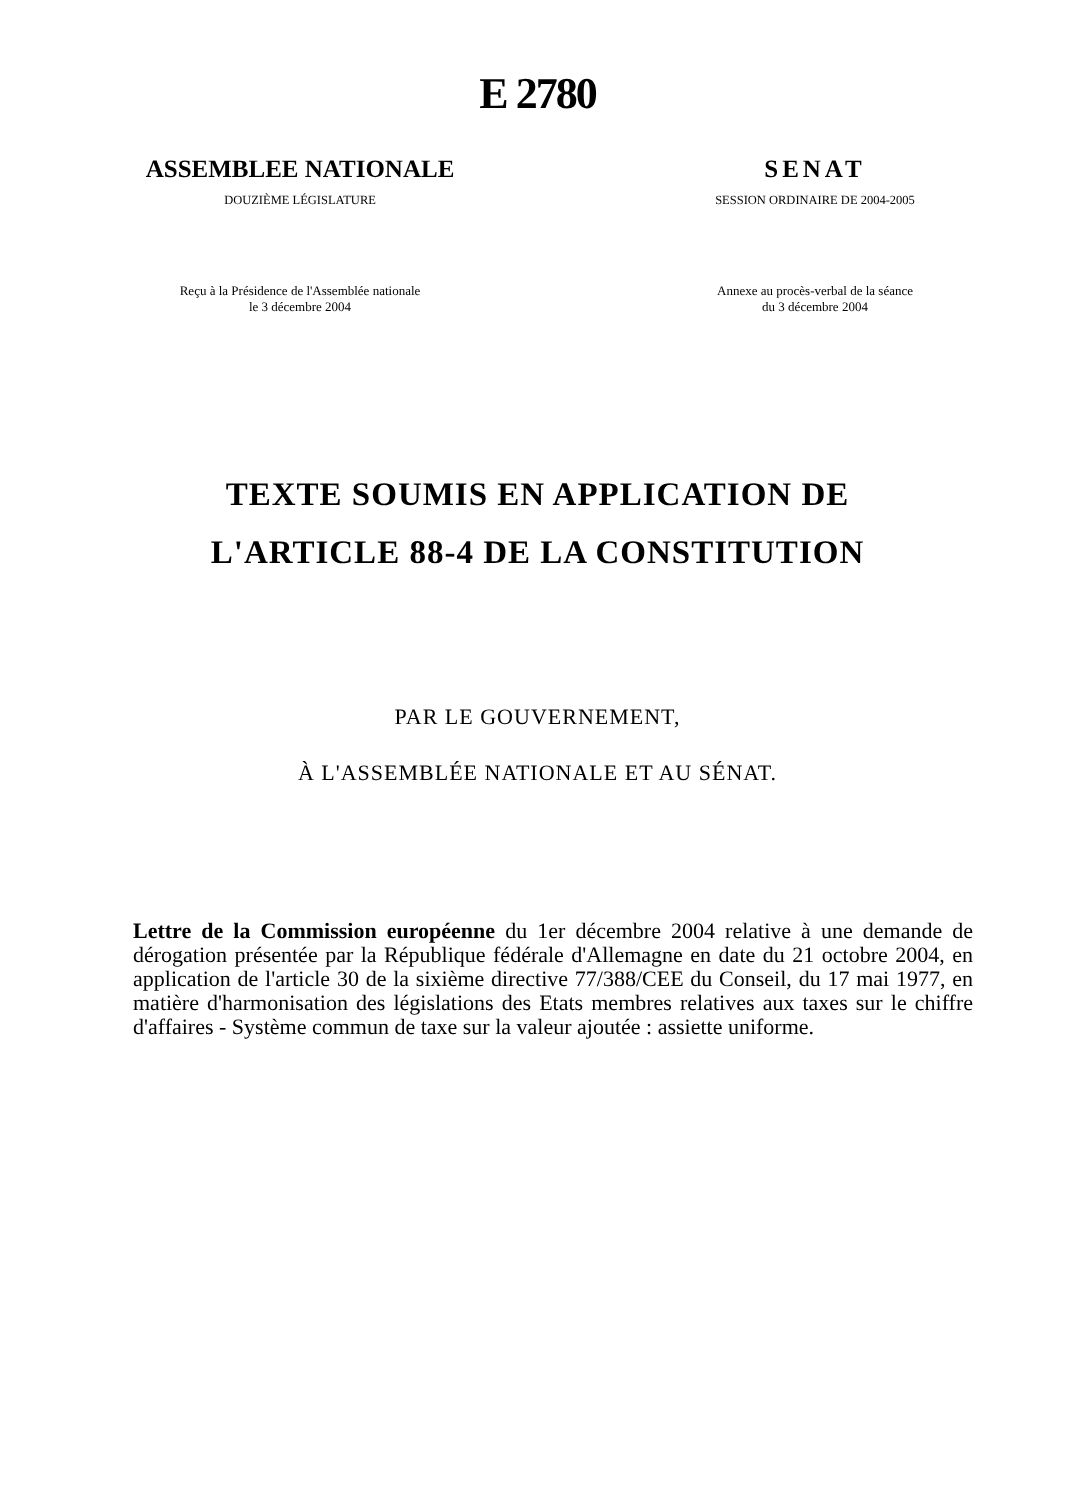E 2780
ASSEMBLEE NATIONALE
DOUZIÈME LÉGISLATURE
Reçu à la Présidence de l'Assemblée nationale
le 3 décembre 2004
SENAT
SESSION ORDINAIRE DE 2004-2005
Annexe au procès-verbal de la séance
du 3 décembre 2004
TEXTE SOUMIS EN APPLICATION DE
L'ARTICLE 88-4 DE LA CONSTITUTION
PAR LE GOUVERNEMENT,
À L'ASSEMBLÉE NATIONALE ET AU SÉNAT.
Lettre de la Commission européenne du 1er décembre 2004 relative à une demande de dérogation présentée par la République fédérale d'Allemagne en date du 21 octobre 2004, en application de l'article 30 de la sixième directive 77/388/CEE du Conseil, du 17 mai 1977, en matière d'harmonisation des législations des Etats membres relatives aux taxes sur le chiffre d'affaires - Système commun de taxe sur la valeur ajoutée : assiette uniforme.